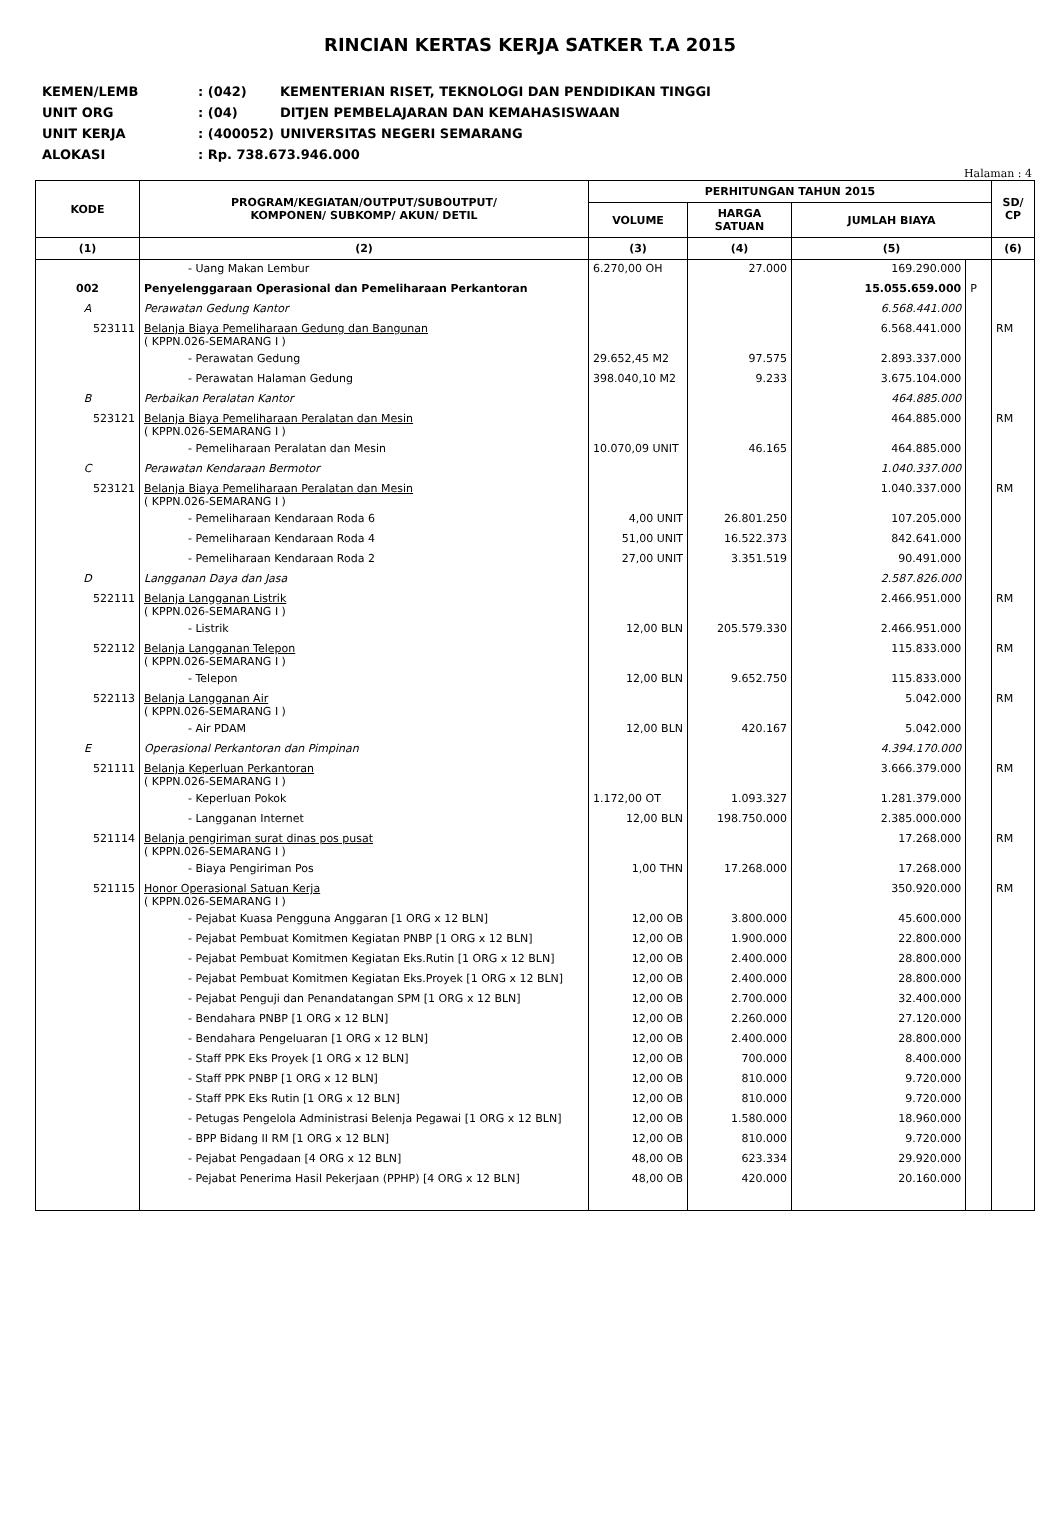RINCIAN KERTAS KERJA SATKER T.A 2015
| KEMEN/LEMB | : (042) | KEMENTERIAN RISET, TEKNOLOGI DAN PENDIDIKAN TINGGI |
| UNIT ORG | : (04) | DITJEN PEMBELAJARAN DAN KEMAHASISWAAN |
| UNIT KERJA | : (400052) | UNIVERSITAS NEGERI SEMARANG |
| ALOKASI | : Rp. 738.673.946.000 | |
Halaman : 4
| KODE | PROGRAM/KEGIATAN/OUTPUT/SUBOUTPUT/ KOMPONEN/ SUBKOMP/ AKUN/ DETIL | PERHITUNGAN TAHUN 2015 | | | | SD/ CP |
| --- | --- | --- | --- | --- | --- | --- |
| | | VOLUME | HARGA SATUAN | JUMLAH BIAYA | | |
| (1) | (2) | (3) | (4) | (5) | | (6) |
| | - Uang Makan Lembur | 6.270,00 OH | 27.000 | 169.290.000 | | |
| 002 | Penyelenggaraan Operasional dan Pemeliharaan Perkantoran | | | 15.055.659.000 | P | |
| A | Perawatan Gedung Kantor | | | 6.568.441.000 | | |
| 523111 | Belanja Biaya Pemeliharaan Gedung dan Bangunan ( KPPN.026-SEMARANG I ) | | | 6.568.441.000 | | RM |
| | - Perawatan Gedung | 29.652,45 M2 | 97.575 | 2.893.337.000 | | |
| | - Perawatan Halaman Gedung | 398.040,10 M2 | 9.233 | 3.675.104.000 | | |
| B | Perbaikan Peralatan Kantor | | | 464.885.000 | | |
| 523121 | Belanja Biaya Pemeliharaan Peralatan dan Mesin ( KPPN.026-SEMARANG I ) | | | 464.885.000 | | RM |
| | - Pemeliharaan Peralatan dan Mesin | 10.070,09 UNIT | 46.165 | 464.885.000 | | |
| C | Perawatan Kendaraan Bermotor | | | 1.040.337.000 | | |
| 523121 | Belanja Biaya Pemeliharaan Peralatan dan Mesin ( KPPN.026-SEMARANG I ) | | | 1.040.337.000 | | RM |
| | - Pemeliharaan Kendaraan Roda 6 | 4,00 UNIT | 26.801.250 | 107.205.000 | | |
| | - Pemeliharaan Kendaraan Roda 4 | 51,00 UNIT | 16.522.373 | 842.641.000 | | |
| | - Pemeliharaan Kendaraan Roda 2 | 27,00 UNIT | 3.351.519 | 90.491.000 | | |
| D | Langganan Daya dan Jasa | | | 2.587.826.000 | | |
| 522111 | Belanja Langganan Listrik ( KPPN.026-SEMARANG I ) | | | 2.466.951.000 | | RM |
| | - Listrik | 12,00 BLN | 205.579.330 | 2.466.951.000 | | |
| 522112 | Belanja Langganan Telepon ( KPPN.026-SEMARANG I ) | | | 115.833.000 | | RM |
| | - Telepon | 12,00 BLN | 9.652.750 | 115.833.000 | | |
| 522113 | Belanja Langganan Air ( KPPN.026-SEMARANG I ) | | | 5.042.000 | | RM |
| | - Air PDAM | 12,00 BLN | 420.167 | 5.042.000 | | |
| E | Operasional Perkantoran dan Pimpinan | | | 4.394.170.000 | | |
| 521111 | Belanja Keperluan Perkantoran ( KPPN.026-SEMARANG I ) | | | 3.666.379.000 | | RM |
| | - Keperluan Pokok | 1.172,00 OT | 1.093.327 | 1.281.379.000 | | |
| | - Langganan Internet | 12,00 BLN | 198.750.000 | 2.385.000.000 | | |
| 521114 | Belanja pengiriman surat dinas pos pusat ( KPPN.026-SEMARANG I ) | | | 17.268.000 | | RM |
| | - Biaya Pengiriman Pos | 1,00 THN | 17.268.000 | 17.268.000 | | |
| 521115 | Honor Operasional Satuan Kerja ( KPPN.026-SEMARANG I ) | | | 350.920.000 | | RM |
| | - Pejabat Kuasa Pengguna Anggaran [1 ORG x 12 BLN] | 12,00 OB | 3.800.000 | 45.600.000 | | |
| | - Pejabat Pembuat Komitmen Kegiatan PNBP [1 ORG x 12 BLN] | 12,00 OB | 1.900.000 | 22.800.000 | | |
| | - Pejabat Pembuat Komitmen Kegiatan Eks.Rutin [1 ORG x 12 BLN] | 12,00 OB | 2.400.000 | 28.800.000 | | |
| | - Pejabat Pembuat Komitmen Kegiatan Eks.Proyek [1 ORG x 12 BLN] | 12,00 OB | 2.400.000 | 28.800.000 | | |
| | - Pejabat Penguji dan Penandatangan SPM [1 ORG x 12 BLN] | 12,00 OB | 2.700.000 | 32.400.000 | | |
| | - Bendahara PNBP [1 ORG x 12 BLN] | 12,00 OB | 2.260.000 | 27.120.000 | | |
| | - Bendahara Pengeluaran [1 ORG x 12 BLN] | 12,00 OB | 2.400.000 | 28.800.000 | | |
| | - Staff PPK Eks Proyek [1 ORG x 12 BLN] | 12,00 OB | 700.000 | 8.400.000 | | |
| | - Staff PPK PNBP [1 ORG x 12 BLN] | 12,00 OB | 810.000 | 9.720.000 | | |
| | - Staff PPK Eks Rutin [1 ORG x 12 BLN] | 12,00 OB | 810.000 | 9.720.000 | | |
| | - Petugas Pengelola Administrasi Belenja Pegawai [1 ORG x 12 BLN] | 12,00 OB | 1.580.000 | 18.960.000 | | |
| | - BPP Bidang II RM [1 ORG x 12 BLN] | 12,00 OB | 810.000 | 9.720.000 | | |
| | - Pejabat Pengadaan [4 ORG x 12 BLN] | 48,00 OB | 623.334 | 29.920.000 | | |
| | - Pejabat Penerima Hasil Pekerjaan (PPHP) [4 ORG x 12 BLN] | 48,00 OB | 420.000 | 20.160.000 | | |